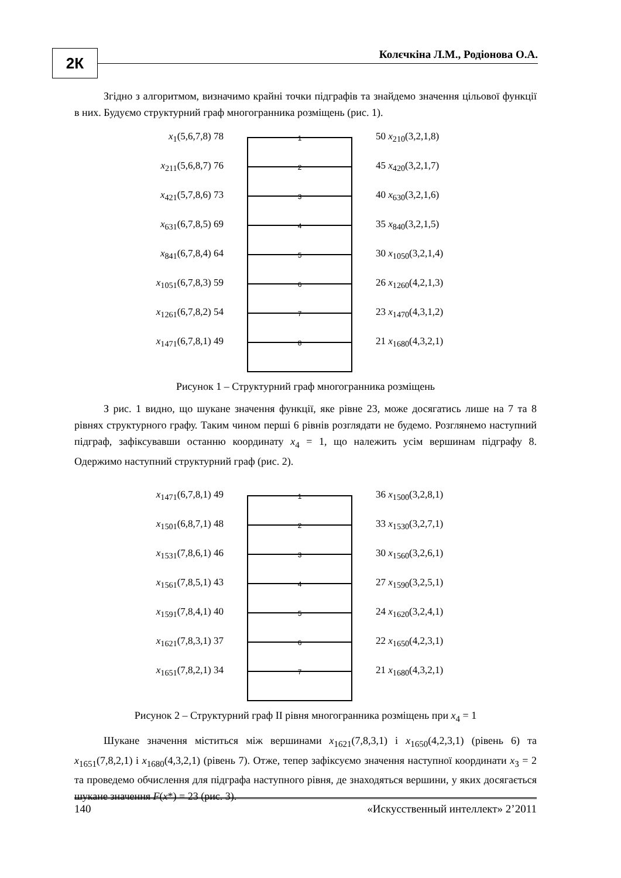2К Колєчкіна Л.М., Родіонова О.А.
Згідно з алгоритмом, визначимо крайні точки підграфів та знайдемо значення цільової функції в них. Будуємо структурний граф многогранника розміщень (рис. 1).
x<sub>1</sub>(5,6,7,8) 78
x<sub>211</sub>(5,6,8,7) 76
x<sub>421</sub>(5,7,8,6) 73
x<sub>631</sub>(6,7,8,5) 69
x<sub>841</sub>(6,7,8,4) 64
x<sub>1051</sub>(6,7,8,3) 59
x<sub>1261</sub>(6,7,8,2) 54
x<sub>1471</sub>(6,7,8,1) 49
1
2
3
4
5
6
7
8
50 x<sub>210</sub>(3,2,1,8)
45 x<sub>420</sub>(3,2,1,7)
40 x<sub>630</sub>(3,2,1,6)
35 x<sub>840</sub>(3,2,1,5)
30 x<sub>1050</sub>(3,2,1,4)
26 x<sub>1260</sub>(4,2,1,3)
23 x<sub>1470</sub>(4,3,1,2)
21 x<sub>1680</sub>(4,3,2,1)
Рисунок 1 – Структурний граф многогранника розміщень
З рис. 1 видно, що шукане значення функції, яке рівне 23, може досягатись лише на 7 та 8 рівнях структурного графу. Таким чином перші 6 рівнів розглядати не будемо. Розглянемо наступний підграф, зафіксувавши останню координату x<sub>4</sub> = 1, що належить усім вершинам підграфу 8. Одержимо наступний структурний граф (рис. 2).
x<sub>1471</sub>(6,7,8,1) 49
x<sub>1501</sub>(6,8,7,1) 48
x<sub>1531</sub>(7,8,6,1) 46
x<sub>1561</sub>(7,8,5,1) 43
x<sub>1591</sub>(7,8,4,1) 40
x<sub>1621</sub>(7,8,3,1) 37
x<sub>1651</sub>(7,8,2,1) 34
1
2
3
4
5
6
7
36 x<sub>1500</sub>(3,2,8,1)
33 x<sub>1530</sub>(3,2,7,1)
30 x<sub>1560</sub>(3,2,6,1)
27 x<sub>1590</sub>(3,2,5,1)
24 x<sub>1620</sub>(3,2,4,1)
22 x<sub>1650</sub>(4,2,3,1)
21 x<sub>1680</sub>(4,3,2,1)
Рисунок 2 – Структурний граф ІІ рівня многогранника розміщень при x<sub>4</sub> = 1
Шукане значення міститься між вершинами x<sub>1621</sub>(7,8,3,1) і x<sub>1650</sub>(4,2,3,1) (рівень 6) та x<sub>1651</sub>(7,8,2,1) і x<sub>1680</sub>(4,3,2,1) (рівень 7). Отже, тепер зафіксуємо значення наступної координати x<sub>3</sub> = 2 та проведемо обчислення для підграфа наступного рівня, де знаходяться вершини, у яких досягається шукане значення F(x*) = 23 (рис. 3).
140 «Искусственный интеллект» 2’2011